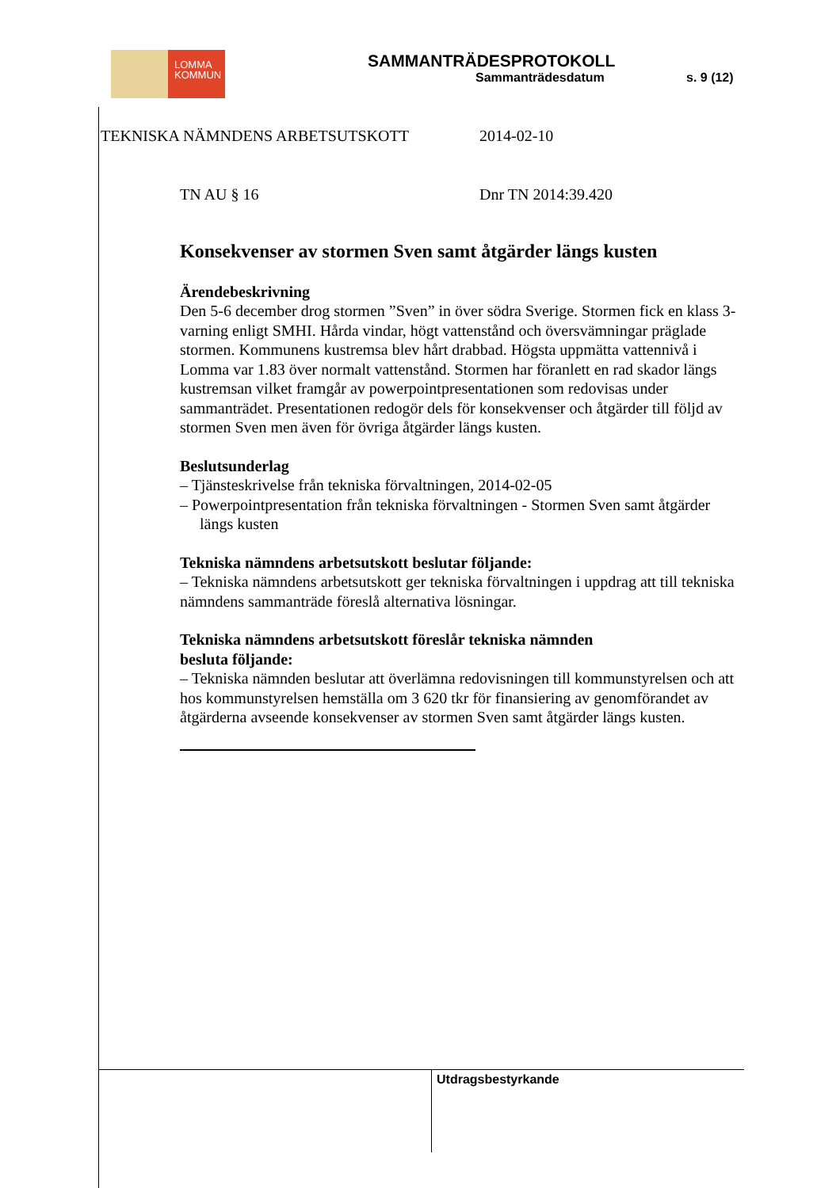LOMMA
KOMMUN
SAMMANTRÄDESPROTOKOLL
Sammanträdesdatum s. 9 (12)
TEKNISKA NÄMNDENS ARBETSUTSKOTT
2014-02-10
TN AU § 16 Dnr TN 2014:39.420
Konsekvenser av stormen Sven samt åtgärder längs kusten
Ärendebeskrivning
Den 5-6 december drog stormen ”Sven” in över södra Sverige. Stormen fick en klass 3-varning enligt SMHI. Hårda vindar, högt vattenstånd och översvämningar präglade stormen. Kommunens kustremsa blev hårt drabbad. Högsta uppmätta vattennivå i Lomma var 1.83 över normalt vattenstånd. Stormen har föranlett en rad skador längs kustremsan vilket framgår av powerpointpresentationen som redovisas under sammanträdet. Presentationen redogör dels för konsekvenser och åtgärder till följd av stormen Sven men även för övriga åtgärder längs kusten.
Beslutsunderlag
– Tjänsteskrivelse från tekniska förvaltningen, 2014-02-05
– Powerpointpresentation från tekniska förvaltningen - Stormen Sven samt åtgärder längs kusten
Tekniska nämndens arbetsutskott beslutar följande:
– Tekniska nämndens arbetsutskott ger tekniska förvaltningen i uppdrag att till tekniska nämndens sammanträde föreslå alternativa lösningar.
Tekniska nämndens arbetsutskott föreslår tekniska nämnden
besluta följande:
– Tekniska nämnden beslutar att överlämna redovisningen till kommunstyrelsen och att hos kommunstyrelsen hemställa om 3 620 tkr för finansiering av genomförandet av åtgärderna avseende konsekvenser av stormen Sven samt åtgärder längs kusten.
Utdragsbestyrkande